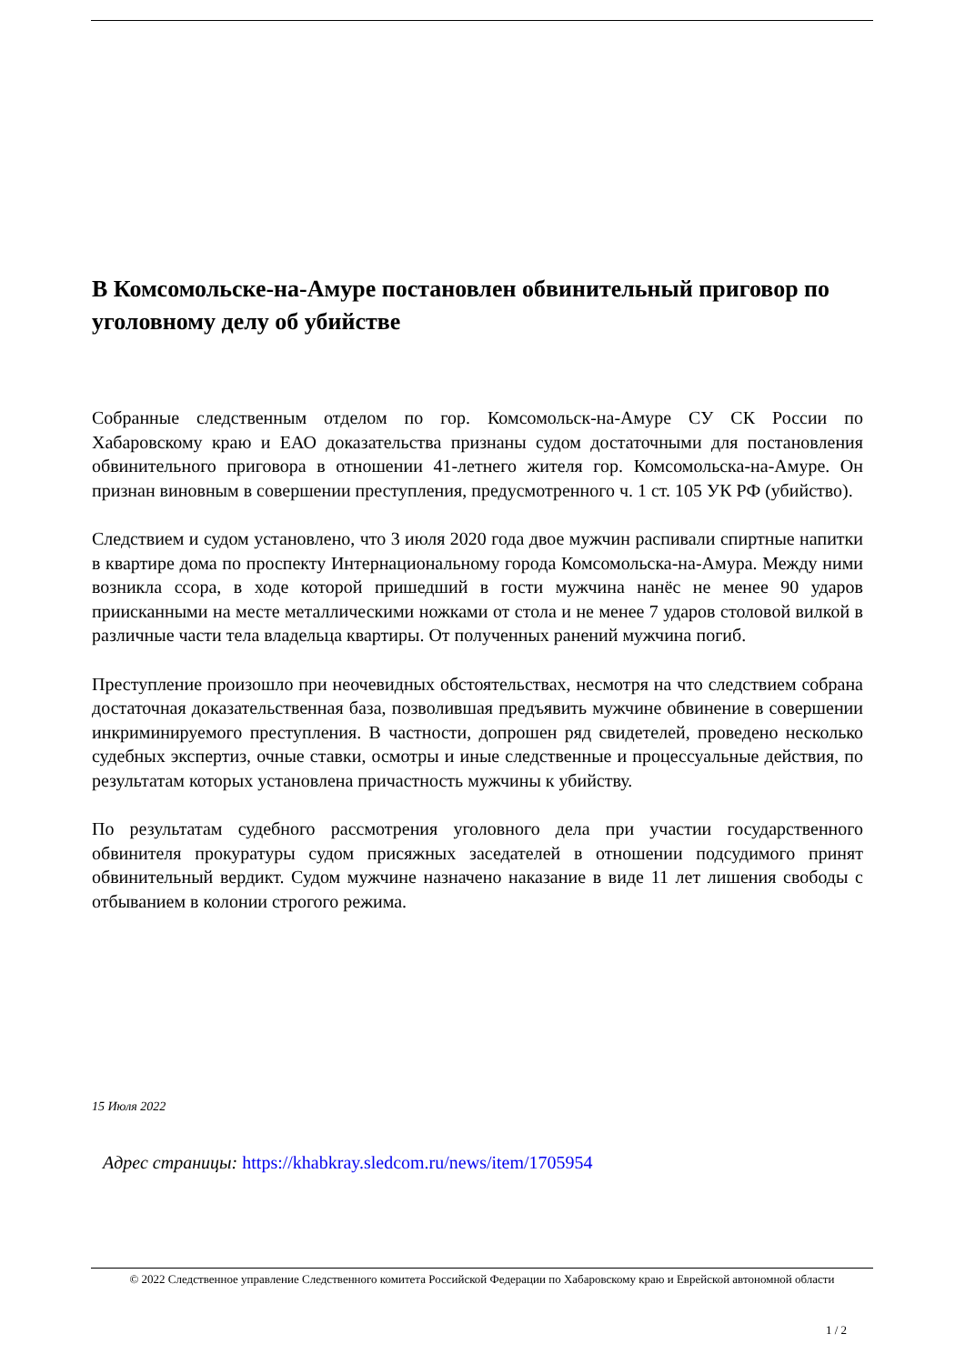В Комсомольске-на-Амуре постановлен обвинительный приговор по уголовному делу об убийстве
Собранные следственным отделом по гор. Комсомольск-на-Амуре СУ СК России по Хабаровскому краю и ЕАО доказательства признаны судом достаточными для постановления обвинительного приговора в отношении 41-летнего жителя гор. Комсомольска-на-Амуре. Он признан виновным в совершении преступления, предусмотренного ч. 1 ст. 105 УК РФ (убийство).
Следствием и судом установлено, что 3 июля 2020 года двое мужчин распивали спиртные напитки в квартире дома по проспекту Интернациональному города Комсомольска-на-Амура. Между ними возникла ссора, в ходе которой пришедший в гости мужчина нанёс не менее 90 ударов приисканными на месте металлическими ножками от стола и не менее 7 ударов столовой вилкой в различные части тела владельца квартиры. От полученных ранений мужчина погиб.
Преступление произошло при неочевидных обстоятельствах, несмотря на что следствием собрана достаточная доказательственная база, позволившая предъявить мужчине обвинение в совершении инкриминируемого преступления. В частности, допрошен ряд свидетелей, проведено несколько судебных экспертиз, очные ставки, осмотры и иные следственные и процессуальные действия, по результатам которых установлена причастность мужчины к убийству.
По результатам судебного рассмотрения уголовного дела при участии государственного обвинителя прокуратуры судом присяжных заседателей в отношении подсудимого принят обвинительный вердикт. Судом мужчине назначено наказание в виде 11 лет лишения свободы с отбыванием в колонии строгого режима.
15 Июля 2022
Адрес страницы: https://khabkray.sledcom.ru/news/item/1705954
© 2022 Следственное управление Следственного комитета Российской Федерации по Хабаровскому краю и Еврейской автономной области
1 / 2